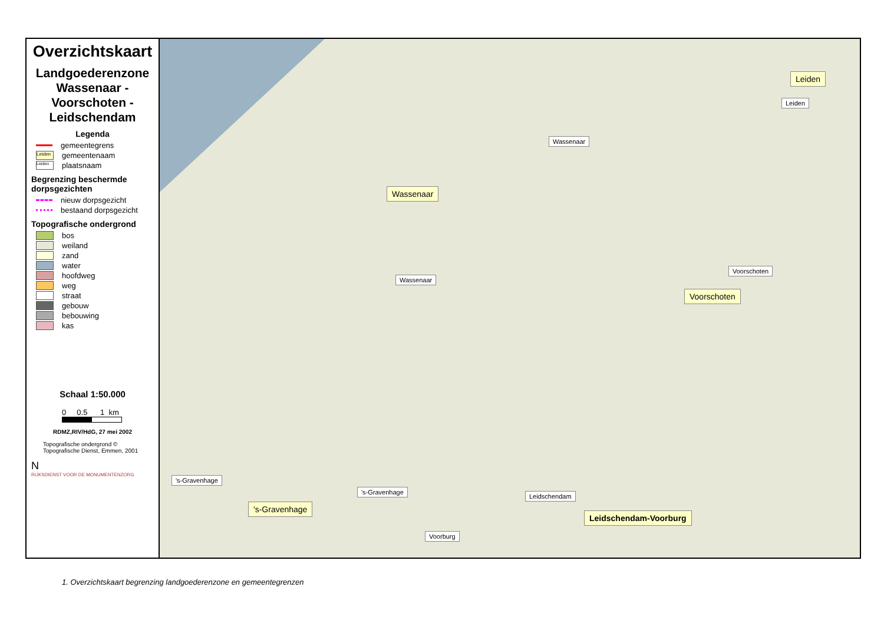Overzichtskaart
Landgoederenzone Wassenaar - Voorschoten - Leidschendam
Legenda
gemeentegrens
Leiden gemeentenaam
Leiden plaatsnaam
Begrenzing beschermde dorpsgezichten
nieuw dorpsgezicht
bestaand dorpsgezicht
Topografische ondergrond
bos
weiland
zand
water
hoofdweg
weg
straat
gebouw
bebouwing
kas
Schaal 1:50.000
0 0.5 1 km
RDMZ,RIV/HdG, 27 mei 2002
Topografische ondergrond ©
Topografische Dienst, Emmen, 2001
N
RIJKSDIENST VOOR DE MONUMENTENZORG
Wassenaar
Wassenaar
Wassenaar
Leiden
Leiden
Voorschoten
Voorschoten
's-Gravenhage
's-Gravenhage
's-Gravenhage
Leidschendam
Leidschendam-Voorburg
Voorburg
1. Overzichtskaart begrenzing landgoederenzone en gemeentegrenzen